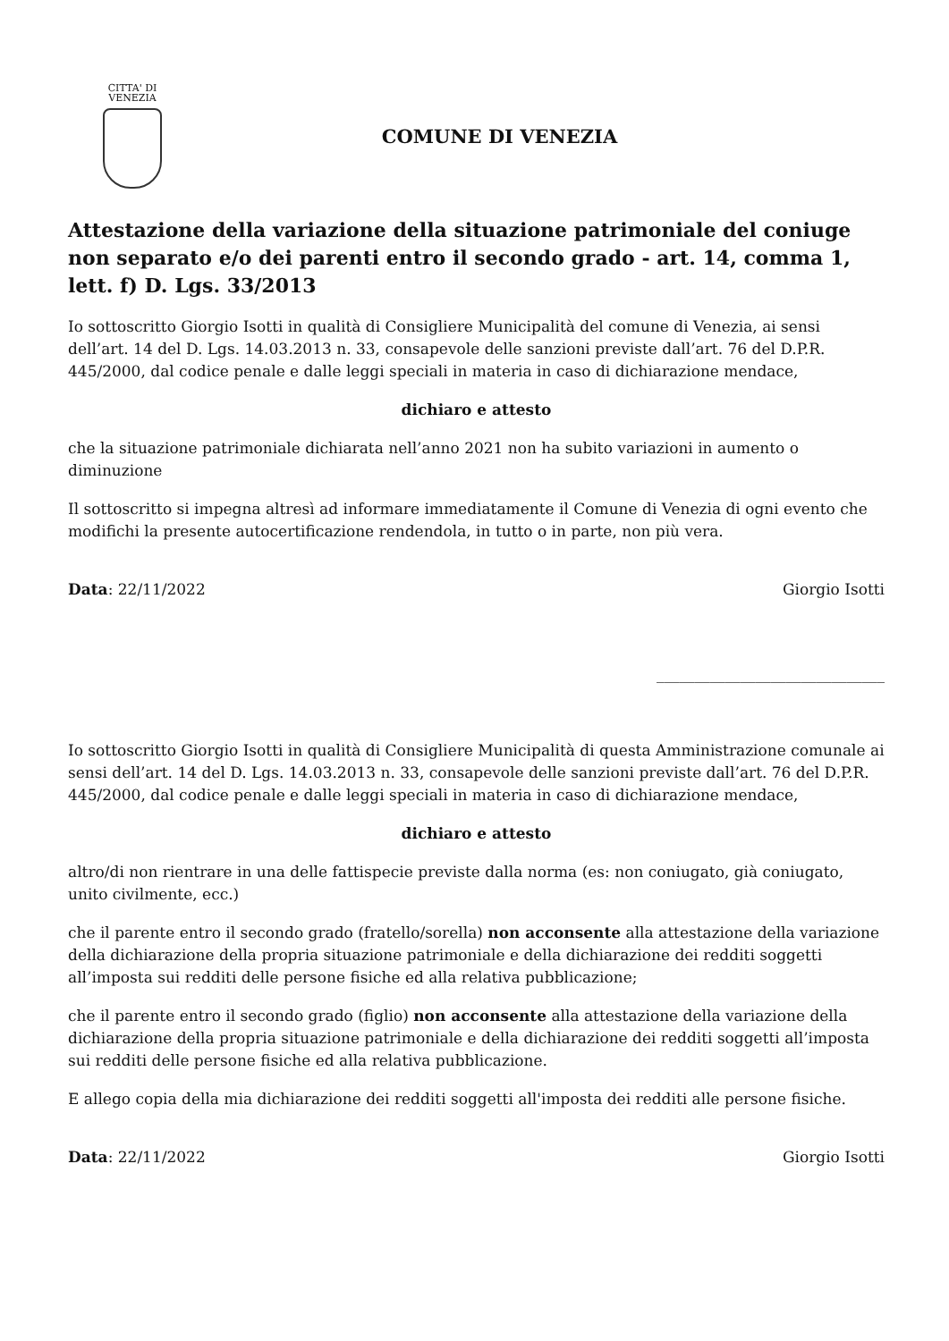CITTA' DI
VENEZIA
COMUNE DI VENEZIA
Attestazione della variazione della situazione patrimoniale del coniuge non separato e/o dei parenti entro il secondo grado - art. 14, comma 1, lett. f) D. Lgs. 33/2013
Io sottoscritto Giorgio Isotti in qualità di Consigliere Municipalità del comune di Venezia, ai sensi dell’art. 14 del D. Lgs. 14.03.2013 n. 33, consapevole delle sanzioni previste dall’art. 76 del D.P.R. 445/2000, dal codice penale e dalle leggi speciali in materia in caso di dichiarazione mendace,
dichiaro e attesto
che la situazione patrimoniale dichiarata nell’anno 2021 non ha subito variazioni in aumento o diminuzione
Il sottoscritto si impegna altresì ad informare immediatamente il Comune di Venezia di ogni evento che modifichi la presente autocertificazione rendendola, in tutto o in parte, non più vera.
Data: 22/11/2022 Giorgio Isotti
______________________________
Io sottoscritto Giorgio Isotti in qualità di Consigliere Municipalità di questa Amministrazione comunale ai sensi dell’art. 14 del D. Lgs. 14.03.2013 n. 33, consapevole delle sanzioni previste dall’art. 76 del D.P.R. 445/2000, dal codice penale e dalle leggi speciali in materia in caso di dichiarazione mendace,
dichiaro e attesto
altro/di non rientrare in una delle fattispecie previste dalla norma (es: non coniugato, già coniugato, unito civilmente, ecc.)
che il parente entro il secondo grado (fratello/sorella) non acconsente alla attestazione della variazione della dichiarazione della propria situazione patrimoniale e della dichiarazione dei redditi soggetti all’imposta sui redditi delle persone fisiche ed alla relativa pubblicazione;
che il parente entro il secondo grado (figlio) non acconsente alla attestazione della variazione della dichiarazione della propria situazione patrimoniale e della dichiarazione dei redditi soggetti all’imposta sui redditi delle persone fisiche ed alla relativa pubblicazione.
E allego copia della mia dichiarazione dei redditi soggetti all'imposta dei redditi alle persone fisiche.
Data: 22/11/2022 Giorgio Isotti